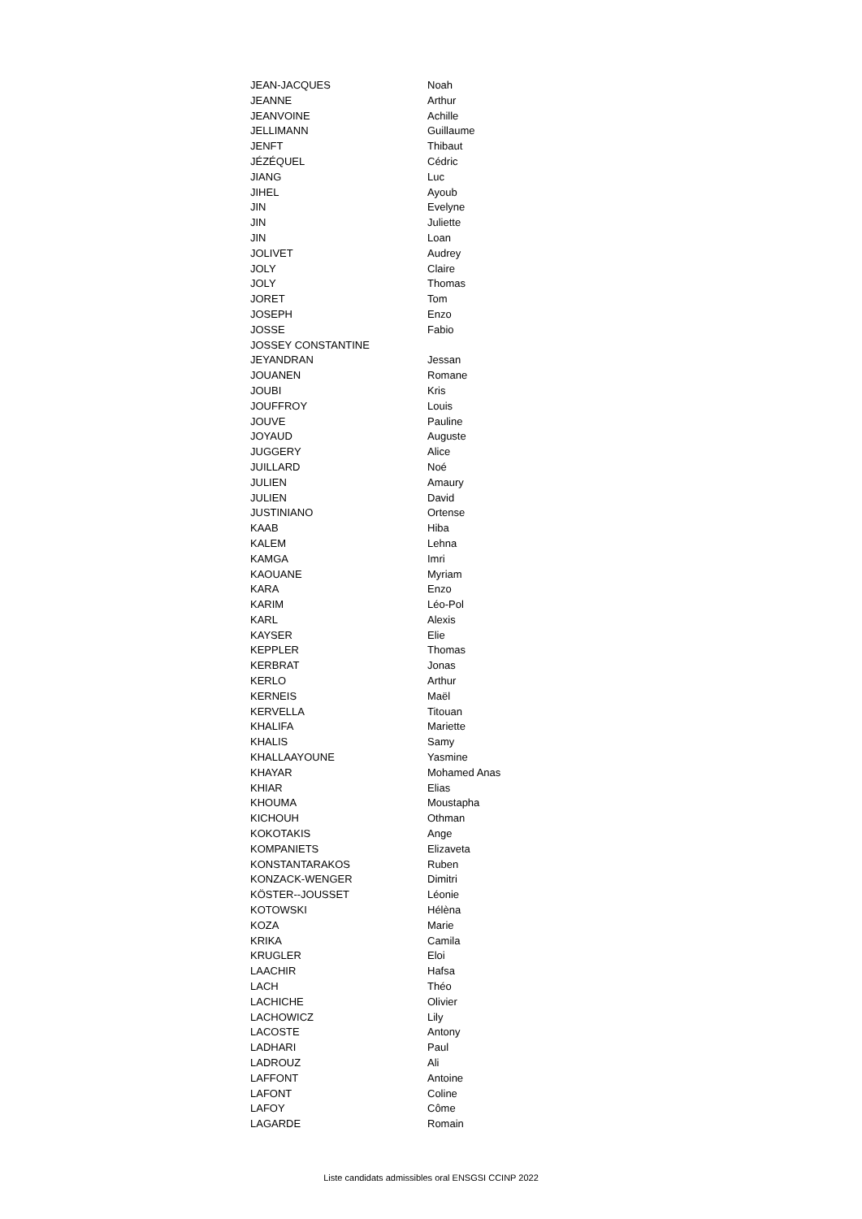| JEAN-JACQUES | Noah |
| JEANNE | Arthur |
| JEANVOINE | Achille |
| JELLIMANN | Guillaume |
| JENFT | Thibaut |
| JÉZÉQUEL | Cédric |
| JIANG | Luc |
| JIHEL | Ayoub |
| JIN | Evelyne |
| JIN | Juliette |
| JIN | Loan |
| JOLIVET | Audrey |
| JOLY | Claire |
| JOLY | Thomas |
| JORET | Tom |
| JOSEPH | Enzo |
| JOSSE | Fabio |
| JOSSEY CONSTANTINE | |
| JEYANDRAN | Jessan |
| JOUANEN | Romane |
| JOUBI | Kris |
| JOUFFROY | Louis |
| JOUVE | Pauline |
| JOYAUD | Auguste |
| JUGGERY | Alice |
| JUILLARD | Noé |
| JULIEN | Amaury |
| JULIEN | David |
| JUSTINIANO | Ortense |
| KAAB | Hiba |
| KALEM | Lehna |
| KAMGA | Imri |
| KAOUANE | Myriam |
| KARA | Enzo |
| KARIM | Léo-Pol |
| KARL | Alexis |
| KAYSER | Elie |
| KEPPLER | Thomas |
| KERBRAT | Jonas |
| KERLO | Arthur |
| KERNEIS | Maël |
| KERVELLA | Titouan |
| KHALIFA | Mariette |
| KHALIS | Samy |
| KHALLAAYOUNE | Yasmine |
| KHAYAR | Mohamed Anas |
| KHIAR | Elias |
| KHOUMA | Moustapha |
| KICHOUH | Othman |
| KOKOTAKIS | Ange |
| KOMPANIETS | Elizaveta |
| KONSTANTARAKOS | Ruben |
| KONZACK-WENGER | Dimitri |
| KÖSTER--JOUSSET | Léonie |
| KOTOWSKI | Hélèna |
| KOZA | Marie |
| KRIKA | Camila |
| KRUGLER | Eloi |
| LAACHIR | Hafsa |
| LACH | Théo |
| LACHICHE | Olivier |
| LACHOWICZ | Lily |
| LACOSTE | Antony |
| LADHARI | Paul |
| LADROUZ | Ali |
| LAFFONT | Antoine |
| LAFONT | Coline |
| LAFOY | Côme |
| LAGARDE | Romain |
Liste candidats admissibles oral ENSGSI CCINP 2022